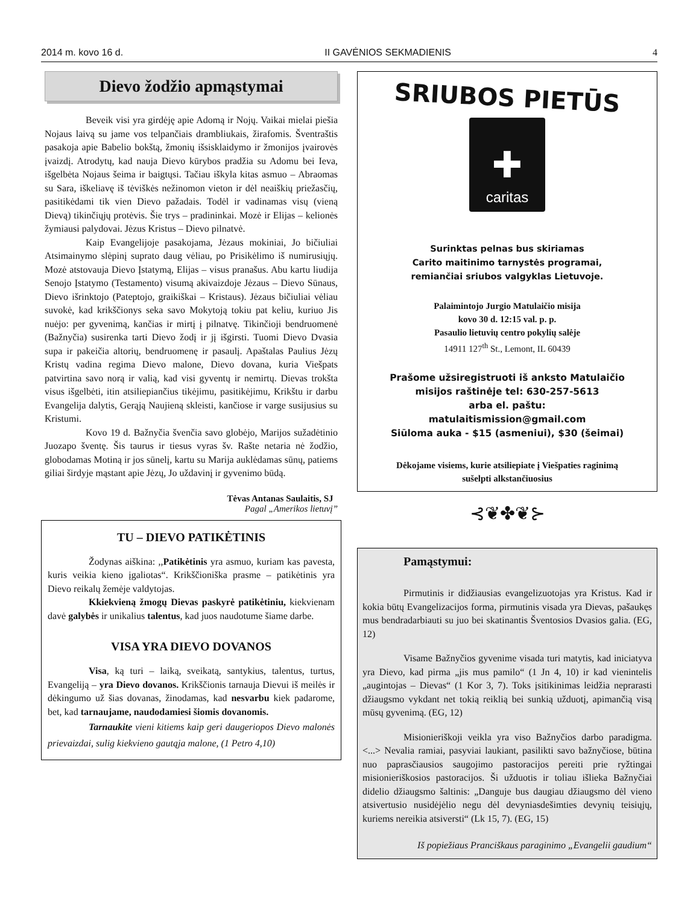2014 m. kovo 16 d. II GAVĖNIOS SEKMADIENIS 4
Dievo žodžio apmąstymai
Beveik visi yra girdėję apie Adomą ir Nojų. Vaikai mielai piešia Nojaus laivą su jame vos telpančiais drambliukais, žirafomis. Šventraštis pasakoja apie Babelio bokštą, žmonių išsisklaidymo ir žmonijos įvairovės įvaizdį. Atrodytų, kad nauja Dievo kūrybos pradžia su Adomu bei Ieva, išgelbėta Nojaus šeima ir baigtųsi. Tačiau iškyla kitas asmuo – Abraomas su Sara, iškeliavę iš tėviškės nežinomon vieton ir dėl neaiškių priežasčių, pasitikėdami tik vien Dievo pažadais. Todėl ir vadinamas visų (vieną Dievą) tikinčiųjų protėvis. Šie trys – pradininkai. Mozė ir Elijas – kelionės žymiausi palydovai. Jėzus Kristus – Dievo pilnatvė.
Kaip Evangelijoje pasakojama, Jėzaus mokiniai, Jo bičiuliai Atsimainymo slėpinį suprato daug vėliau, po Prisikėlimo iš numirusiųjų. Mozė atstovauja Dievo Įstatymą, Elijas – visus pranašus. Abu kartu liudija Senojo Įstatymo (Testamento) visumą akivaizdoje Jėzaus – Dievo Sūnaus, Dievo išrinktojo (Pateptojo, graikiškai – Kristaus). Jėzaus bičiuliai vėliau suvokė, kad krikščionys seka savo Mokytoją tokiu pat keliu, kuriuo Jis nuėjo: per gyvenimą, kančias ir mirtį į pilnatvę. Tikinčioji bendruomenė (Bažnyčia) susirenka tarti Dievo žodį ir jį išgirsti. Tuomi Dievo Dvasia supa ir pakeičia altorių, bendruomenę ir pasaulį. Apaštalas Paulius Jėzų Kristų vadina regima Dievo malone, Dievo dovana, kuria Viešpats patvirtina savo norą ir valią, kad visi gyventų ir nemirtų. Dievas trokšta visus išgelbėti, itin atsiliepiančius tikėjimu, pasitikėjimu, Krikštu ir darbu Evangelija dalytis, Gerąją Naujieną skleisti, kančiose ir varge susijusius su Kristumi.
Kovo 19 d. Bažnyčia švenčia savo globėjo, Marijos sužadėtinio Juozapo šventę. Šis taurus ir tiesus vyras šv. Rašte netaria nė žodžio, globodamas Motiną ir jos sūnelį, kartu su Marija auklėdamas sūnų, patiems giliai širdyje mąstant apie Jėzų, Jo uždavinį ir gyvenimo būdą.
Tėvas Antanas Saulaitis, SJ
Pagal „Amerikos lietuvį”
TU – DIEVO PATIKĖTINIS
Žodynas aiškina: ,,Patikėtinis yra asmuo, kuriam kas pavesta, kuris veikia kieno įgaliotas“. Krikščioniška prasme – patikėtinis yra Dievo reikalų žemėje valdytojas.
Kkiekvieną žmogų Dievas paskyrė patikėtiniu, kiekvienam davė galybės ir unikalius talentus, kad juos naudotume šiame darbe.
VISA YRA DIEVO DOVANOS
Visa, ką turi – laiką, sveikatą, santykius, talentus, turtus, Evangeliją – yra Dievo dovanos. Krikščionis tarnauja Dievui iš meilės ir dėkingumo už šias dovanas, žinodamas, kad nesvarbu kiek padarome, bet, kad tarnaujame, naudodamiesi šiomis dovanomis.
Tarnaukite vieni kitiems kaip geri daugeriopos Dievo malonės prievaizdai, sulig kiekvieno gautąja malone, (1 Petro 4,10)
SRIUBOS PIETŪS
✚
caritas
Surinktas pelnas bus skiriamas
Carito maitinimo tarnystės programai,
remiančiai sriubos valgyklas Lietuvoje.
Palaimintojo Jurgio Matulaičio misija
kovo 30 d. 12:15 val. p. p.
Pasaulio lietuvių centro pokylių salėje
14911 127<sup>th</sup> St., Lemont, IL 60439
Prašome užsiregistruoti iš anksto Matulaičio
misijos raštinėje tel: 630-257-5613
arba el. paštu:
matulaitismission@gmail.com
Siūloma auka - $15 (asmeniui), $30 (šeimai)
Dėkojame visiems, kurie atsiliepiate į Viešpaties raginimą
sušelpti alkstančiuosius
⊰❦✤❦⊱
Pamąstymui:
Pirmutinis ir didžiausias evangelizuotojas yra Kristus. Kad ir kokia būtų Evangelizacijos forma, pirmutinis visada yra Dievas, pašaukęs mus bendradarbiauti su juo bei skatinantis Šventosios Dvasios galia. (EG, 12)
Visame Bažnyčios gyvenime visada turi matytis, kad iniciatyva yra Dievo, kad pirma „jis mus pamilo“ (1 Jn 4, 10) ir kad vienintelis „augintojas – Dievas“ (1 Kor 3, 7). Toks įsitikinimas leidžia neprarasti džiaugsmo vykdant net tokią reiklią bei sunkią užduotį, apimančią visą mūsų gyvenimą. (EG, 12)
Misionieriškoji veikla yra viso Bažnyčios darbo paradigma. <...> Nevalia ramiai, pasyviai laukiant, pasilikti savo bažnyčiose, būtina nuo paprasčiausios saugojimo pastoracijos pereiti prie ryžtingai misionieriškosios pastoracijos. Ši užduotis ir toliau išlieka Bažnyčiai didelio džiaugsmo šaltinis: „Danguje bus daugiau džiaugsmo dėl vieno atsivertusio nusidėjėlio negu dėl devyniasdešimties devynių teisiųjų, kuriems nereikia atsiversti“ (Lk 15, 7). (EG, 15)
Iš popiežiaus Pranciškaus paraginimo „Evangelii gaudium“